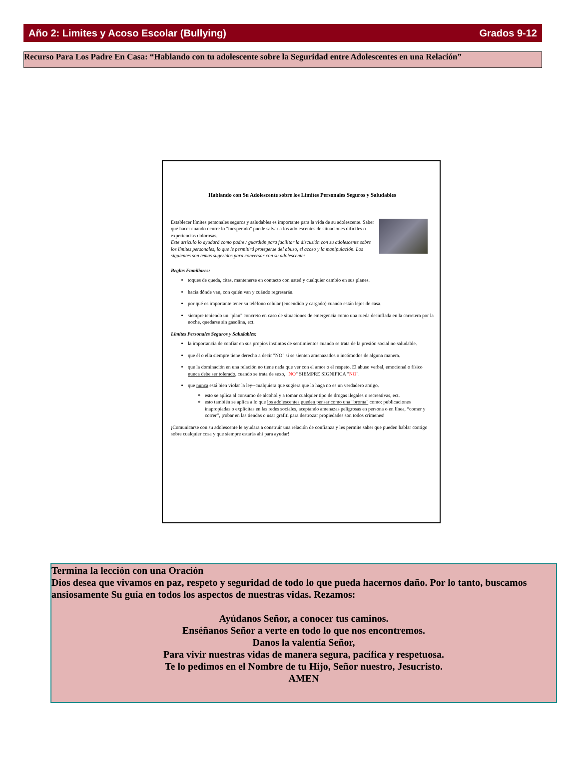Año 2: Limites y Acoso Escolar (Bullying) Grados 9-12
Recurso Para Los Padre En Casa: “Hablando con tu adolescente sobre la Seguridad entre Adolescentes en una Relación”
Hablando con Su Adolescente sobre los Límites Personales Seguros y Saludables
Establecer límites personales seguros y saludables es importante para la vida de su adolescente. Saber qué hacer cuando ocurre lo "inesperado" puede salvar a los adolescentes de situaciones difíciles o experiencias dolorosas.
Este artículo lo ayudará como padre / guardián para facilitar la discusión con su adolescente sobre los límites personales, lo que le permitirá protegerse del abuso, el acoso y la manipulación. Los siguientes son temas sugeridos para conversar con su adolescente:
Reglas Familiares:
toques de queda, citas, mantenerse en contacto con usted y cualquier cambio en sus planes.
hacia dónde van, con quién van y cuándo regresarán.
por qué es importante tener su teléfono celular (encendido y cargado) cuando están lejos de casa.
siempre teniendo un "plan" concreto en caso de situaciones de emergencia como una rueda desinflada en la carretera por la noche, quedarse sin gasolina, ect.
Límites Personales Seguros y Saludables:
la importancia de confiar en sus propios instintos de sentimientos cuando se trata de la presión social no saludable.
que él o ella siempre tiene derecho a decir "NO" si se sienten amenazados o incómodos de alguna manera.
que la dominación en una relación no tiene nada que ver con el amor o el respeto. El abuso verbal, emocional o físico nunca debe ser tolerado, cuando se trata de sexo, "NO" SIEMPRE SIGNIFICA "NO".
que nunca está bien violar la ley--cualquiera que sugiera que lo haga no es un verdadero amigo.
esto se aplica al consumo de alcohol y a tomar cualquier tipo de drogas ilegales o recreativas, ect.
esto también se aplica a lo que los adolescentes pueden pensar como una "broma" como: publicaciones inapropiadas o explícitas en las redes sociales, aceptando amenazas peligrosas en persona o en línea, “comer y correr”, ¡robar en las tiendas o usar grafiti para destrozar propiedades son todos crímenes!
¡Comunicarse con su adolescente le ayudara a construir una relación de confianza y les permite saber que pueden hablar contigo sobre cualquier cosa y que siempre estarás ahí para ayudar!
Termina la lección con una Oración
Dios desea que vivamos en paz, respeto y seguridad de todo lo que pueda hacernos daño. Por lo tanto, buscamos ansiosamente Su guía en todos los aspectos de nuestras vidas. Rezamos:
Ayúdanos Señor, a conocer tus caminos.
Enséñanos Señor a verte en todo lo que nos encontremos.
Danos la valentía Señor,
Para vivir nuestras vidas de manera segura, pacífica y respetuosa.
Te lo pedimos en el Nombre de tu Hijo, Señor nuestro, Jesucristo.
AMEN